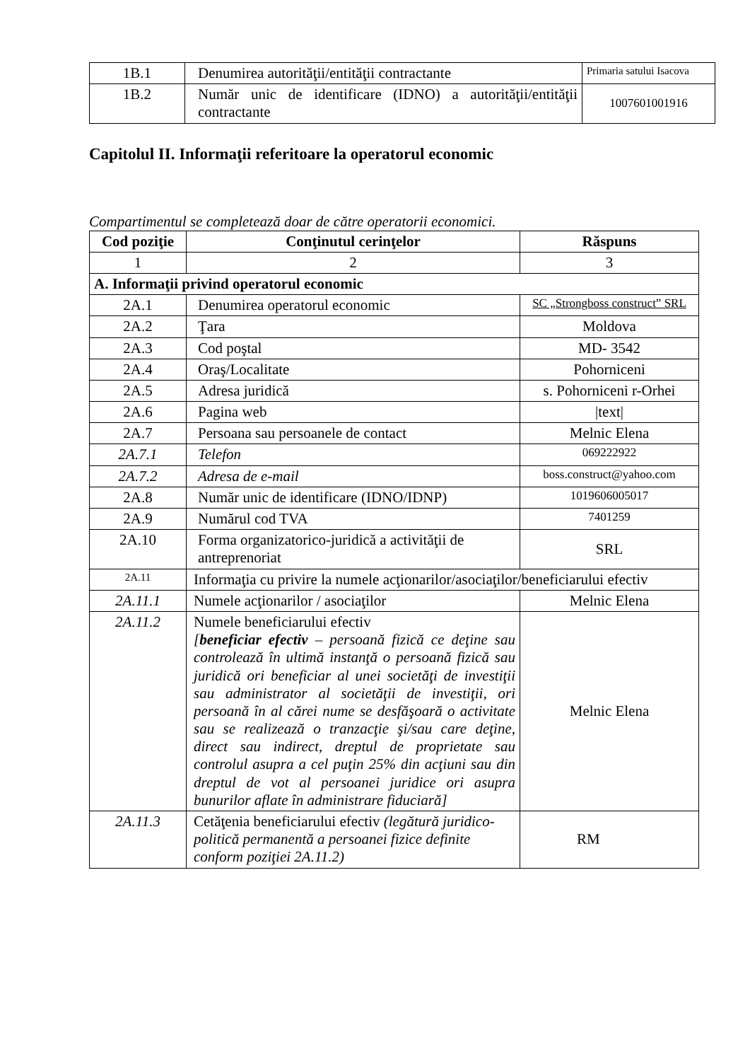| 1B.1 | Denumirea autorităţii/entităţii contractante | Primaria satului Isacova |
| 1B.2 | Număr unic de identificare (IDNO) a autorităţii/entităţii contractante | 1007601001916 |
Capitolul II. Informaţii referitoare la operatorul economic
Compartimentul se completează doar de către operatorii economici.
| Cod poziţie | Conţinutul cerinţelor | Răspuns |
| --- | --- | --- |
| 1 | 2 | 3 |
| A. Informaţii privind operatorul economic | | |
| 2A.1 | Denumirea operatorul economic | SC „Strongboss construct” SRL |
| 2A.2 | Ţara | Moldova |
| 2A.3 | Cod poştal | MD- 3542 |
| 2A.4 | Oraş/Localitate | Pohorniceni |
| 2A.5 | Adresa juridică | s. Pohorniceni r-Orhei |
| 2A.6 | Pagina web | /text/ |
| 2A.7 | Persoana sau persoanele de contact | Melnic Elena |
| 2A.7.1 | Telefon | 069222922 |
| 2A.7.2 | Adresa de e-mail | boss.construct@yahoo.com |
| 2A.8 | Număr unic de identificare (IDNO/IDNP) | 1019606005017 |
| 2A.9 | Numărul cod TVA | 7401259 |
| 2A.10 | Forma organizatorico-juridică a activităţii de antreprenoriat | SRL |
| 2A.11 | Informaţia cu privire la numele acţionarilor/asociaţilor/beneficiarului efectiv | |
| 2A.11.1 | Numele acţionarilor / asociaţilor | Melnic Elena |
| 2A.11.2 | Numele beneficiarului efectiv [ beneficiar efectiv – persoană fizică ce deţine sau controlează în ultimă instanţă o persoană fizică sau juridică ori beneficiar al unei societăţi de investiţii sau administrator al societăţii de investiţii, ori persoană în al cărei nume se desfăşoară o activitate sau se realizează o tranzacţie şi/sau care deţine, direct sau indirect, dreptul de proprietate sau controlul asupra a cel puţin 25% din acţiuni sau din dreptul de vot al persoanei juridice ori asupra bunurilor aflate în administrare fiduciară] | Melnic Elena |
| 2A.11.3 | Cetăţenia beneficiarului efectiv (legătură juridico-politică permanentă a persoanei fizice definite conform poziţiei 2A.11.2) | RM |